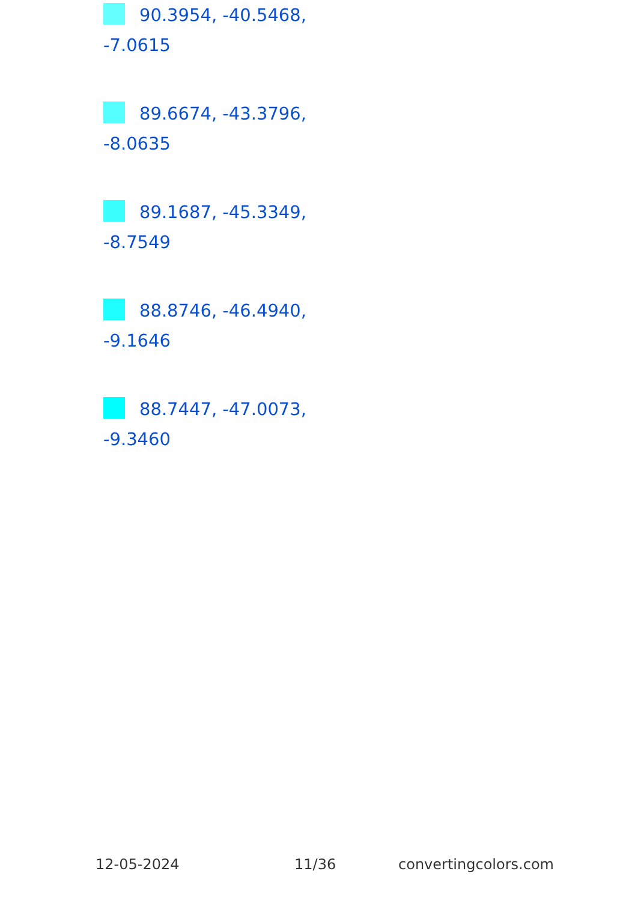90.3954, -40.5468, -7.0615
89.6674, -43.3796, -8.0635
89.1687, -45.3349, -8.7549
88.8746, -46.4940, -9.1646
88.7447, -47.0073, -9.3460
12-05-2024 11/36 convertingcolors.com